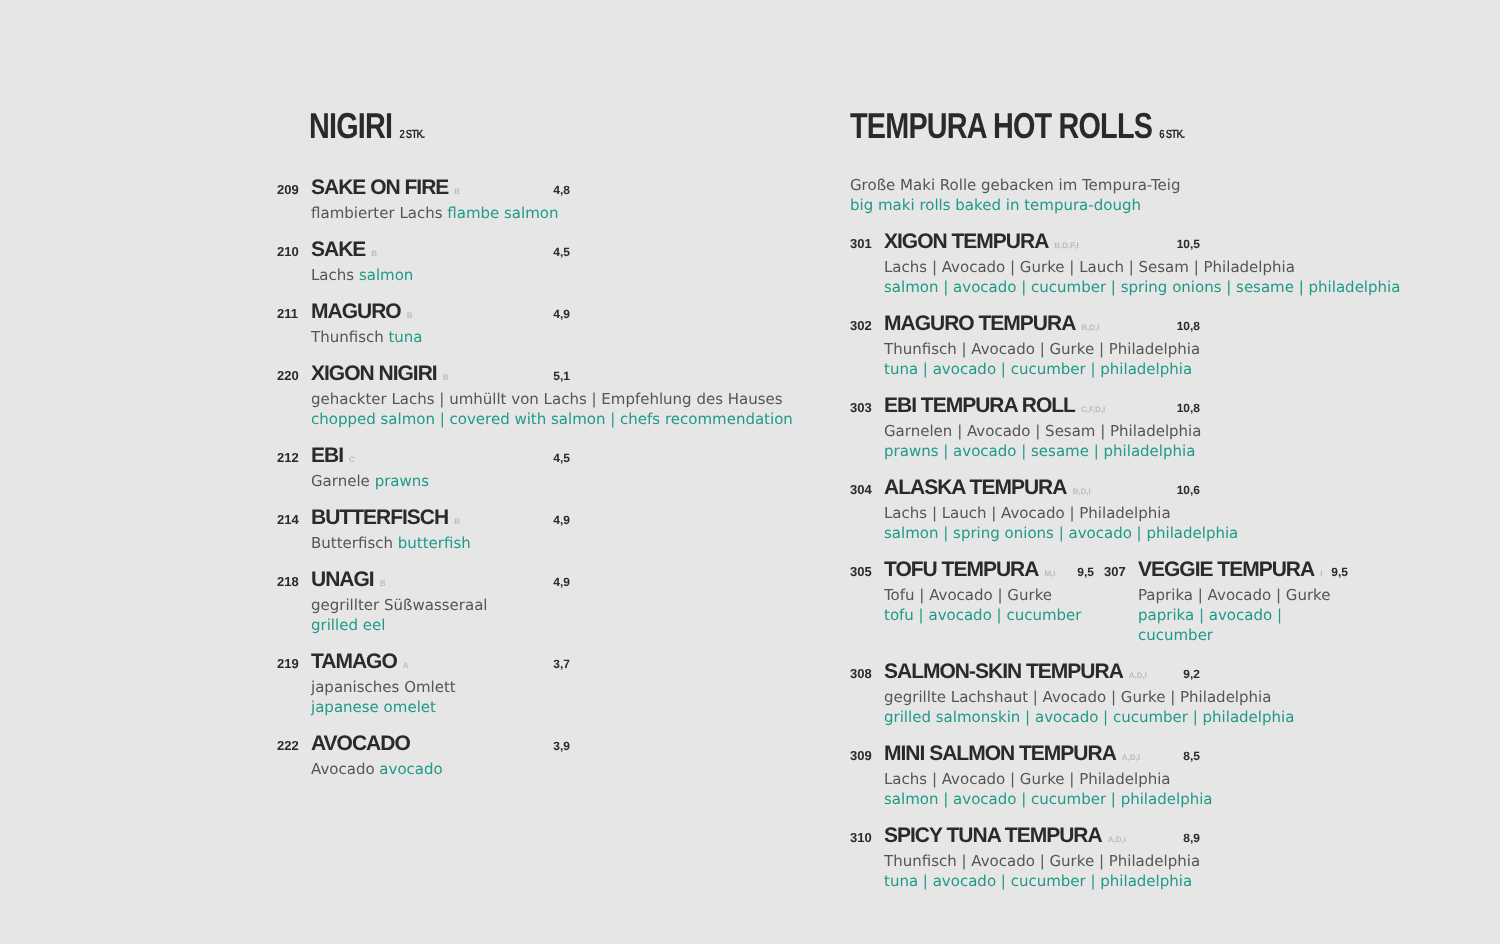NIGIRI 2 STK.
209 SAKE ON FIRE B 4,8
flambierter Lachs flambe salmon
210 SAKE B 4,5
Lachs salmon
211 MAGURO B 4,9
Thunfisch tuna
220 XIGON NIGIRI B 5,1
gehackter Lachs | umhüllt von Lachs | Empfehlung des Hauses
chopped salmon | covered with salmon | chefs recommendation
212 EBI C 4,5
Garnele prawns
214 BUTTERFISCH B 4,9
Butterfisch butterfish
218 UNAGI B 4,9
gegrillter Süßwasseraal
grilled eel
219 TAMAGO A 3,7
japanisches Omlett
japanese omelet
222 AVOCADO 3,9
Avocado avocado
TEMPURA HOT ROLLS 6 STK.
Große Maki Rolle gebacken im Tempura-Teig
big maki rolls baked in tempura-dough
301 XIGON TEMPURA B,D,F,I 10,5
Lachs | Avocado | Gurke | Lauch | Sesam | Philadelphia
salmon | avocado | cucumber | spring onions | sesame | philadelphia
302 MAGURO TEMPURA B,D,I 10,8
Thunfisch | Avocado | Gurke | Philadelphia
tuna | avocado | cucumber | philadelphia
303 EBI TEMPURA ROLL C,F,D,I 10,8
Garnelen | Avocado | Sesam | Philadelphia
prawns | avocado | sesame | philadelphia
304 ALASKA TEMPURA B,D,I 10,6
Lachs | Lauch | Avocado | Philadelphia
salmon | spring onions | avocado | philadelphia
305 TOFU TEMPURA M,I 9,5
Tofu | Avocado | Gurke
tofu | avocado | cucumber
307 VEGGIE TEMPURA I 9,5
Paprika | Avocado | Gurke
paprika | avocado | cucumber
308 SALMON-SKIN TEMPURA A,D,I 9,2
gegrillte Lachshaut | Avocado | Gurke | Philadelphia
grilled salmonskin | avocado | cucumber | philadelphia
309 MINI SALMON TEMPURA A,D,I 8,5
Lachs | Avocado | Gurke | Philadelphia
salmon | avocado | cucumber | philadelphia
310 SPICY TUNA TEMPURA A,D,I 8,9
Thunfisch | Avocado | Gurke | Philadelphia
tuna | avocado | cucumber | philadelphia